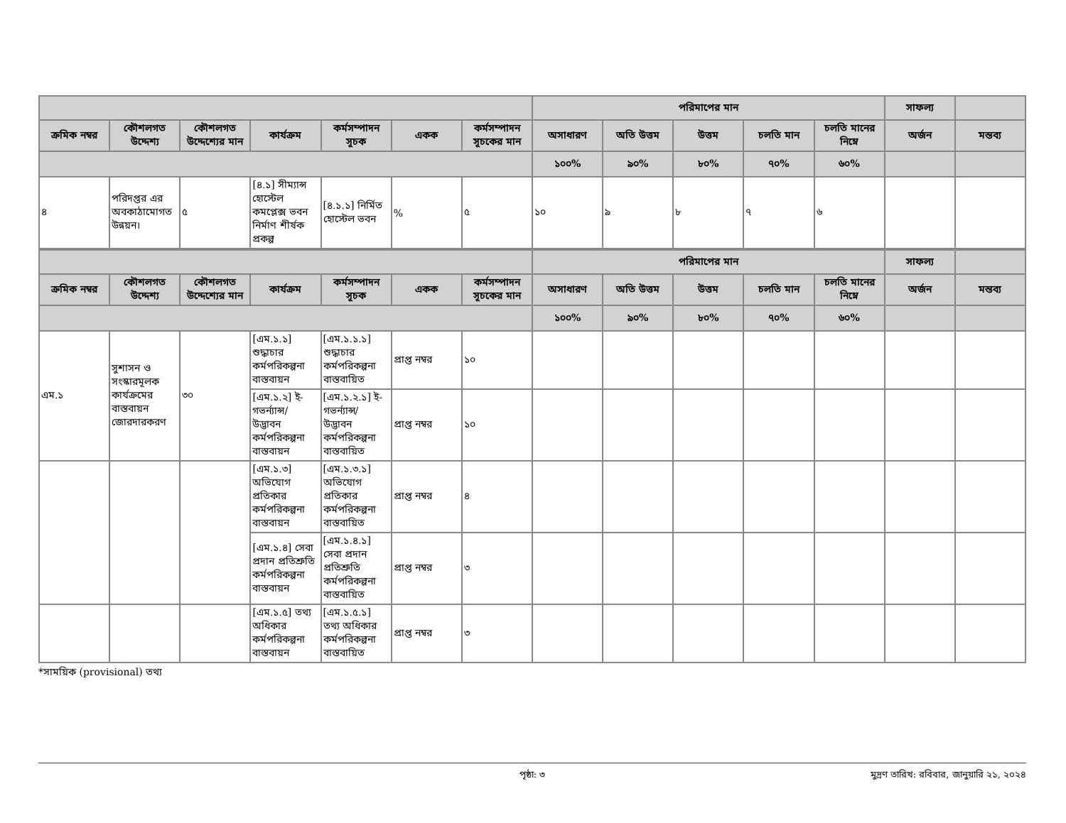| | | | | | | | পরিমাপের মান | | | | | সাফল্য | |
| --- | --- | --- | --- | --- | --- | --- | --- | --- | --- | --- | --- | --- | --- |
| ক্রমিক নম্বর | কৌশলগত উদ্দেশ্য | কৌশলগত উদ্দেশ্যের মান | কার্যক্রম | কর্মসম্পাদন সূচক | একক | কর্মসম্পাদন সূচকের মান | অসাধারণ | অতি উত্তম | উত্তম | চলতি মান | চলতি মানের নিম্নে | অর্জন | মন্তব্য |
| | | | | | | | ১০০% | ৯০% | ৮০% | ৭০% | ৬০% | | |
| ৪ | পরিদপ্তর এর অবকাঠামোগত উন্নয়ন। | ৫ | [৪.১] সীম্যান্স হোস্টেল কমপ্লেক্স ভবন নির্মাণ শীর্ষক প্রকল্প | [৪.১.১] নির্মিত হোস্টেল ভবন | % | ৫ | ১০ | ৯ | ৮ | ৭ | ৬ | | |
| | | | | | | | পরিমাপের মান | | | | | সাফল্য | |
| --- | --- | --- | --- | --- | --- | --- | --- | --- | --- | --- | --- | --- | --- |
| ক্রমিক নম্বর | কৌশলগত উদ্দেশ্য | কৌশলগত উদ্দেশ্যের মান | কার্যক্রম | কর্মসম্পাদন সূচক | একক | কর্মসম্পাদন সূচকের মান | অসাধারণ | অতি উত্তম | উত্তম | চলতি মান | চলতি মানের নিম্নে | অর্জন | মন্তব্য |
| | | | | | | | ১০০% | ৯০% | ৮০% | ৭০% | ৬০% | | |
| এম.১ | সুশাসন ও সংস্কারমূলক কার্যক্রমের বাস্তবায়ন জোরদারকরণ | ৩০ | [এম.১.১] শুদ্ধাচার কর্মপরিকল্পনা বাস্তবায়ন | [এম.১.১.১] শুদ্ধাচার কর্মপরিকল্পনা বাস্তবায়িত | প্রাপ্ত নম্বর | ১০ | | | | | | | |
| | | | [এম.১.২] ই-গভর্ন্যান্স/ উদ্ভাবন কর্মপরিকল্পনা বাস্তবায়ন | [এম.১.২.১] ই-গভর্ন্যান্স/ উদ্ভাবন কর্মপরিকল্পনা বাস্তবায়িত | প্রাপ্ত নম্বর | ১০ | | | | | | | |
| | | | [এম.১.৩] অভিযোগ প্রতিকার কর্মপরিকল্পনা বাস্তবায়ন | [এম.১.৩.১] অভিযোগ প্রতিকার কর্মপরিকল্পনা বাস্তবায়িত | প্রাপ্ত নম্বর | ৪ | | | | | | | |
| | | | [এম.১.৪] সেবা প্রদান প্রতিশ্রুতি কর্মপরিকল্পনা বাস্তবায়ন | [এম.১.৪.১] সেবা প্রদান প্রতিশ্রুতি কর্মপরিকল্পনা বাস্তবায়িত | প্রাপ্ত নম্বর | ৩ | | | | | | | |
| | | | [এম.১.৫] তথ্য অধিকার কর্মপরিকল্পনা বাস্তবায়ন | [এম.১.৫.১] তথ্য অধিকার কর্মপরিকল্পনা বাস্তবায়িত | প্রাপ্ত নম্বর | ৩ | | | | | | | |
*সাময়িক (provisional) তথ্য
পৃষ্ঠা: ৩ মুদ্রণ তারিখ: রবিবার, জানুয়ারি ২১, ২০২৪